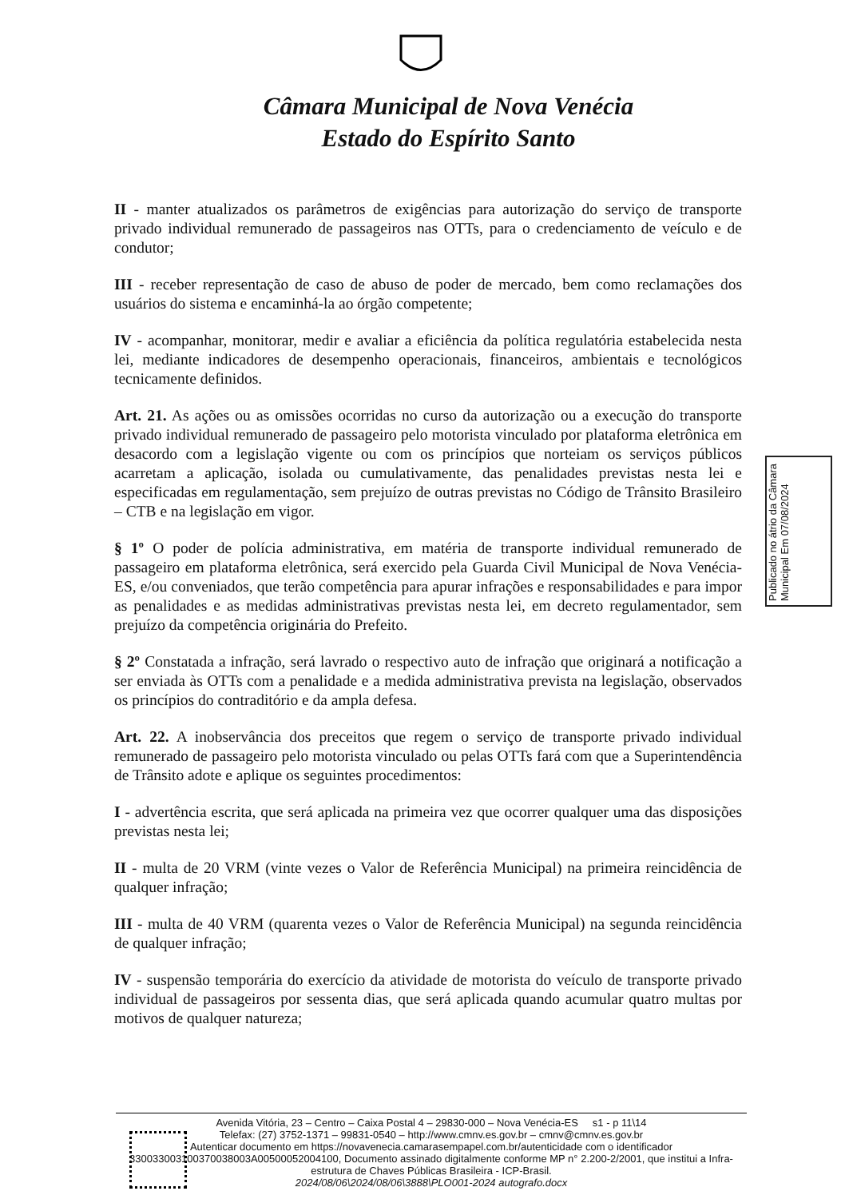Câmara Municipal de Nova Venécia
Estado do Espírito Santo
II - manter atualizados os parâmetros de exigências para autorização do serviço de transporte privado individual remunerado de passageiros nas OTTs, para o credenciamento de veículo e de condutor;
III - receber representação de caso de abuso de poder de mercado, bem como reclamações dos usuários do sistema e encaminhá-la ao órgão competente;
IV - acompanhar, monitorar, medir e avaliar a eficiência da política regulatória estabelecida nesta lei, mediante indicadores de desempenho operacionais, financeiros, ambientais e tecnológicos tecnicamente definidos.
Art. 21. As ações ou as omissões ocorridas no curso da autorização ou a execução do transporte privado individual remunerado de passageiro pelo motorista vinculado por plataforma eletrônica em desacordo com a legislação vigente ou com os princípios que norteiam os serviços públicos acarretam a aplicação, isolada ou cumulativamente, das penalidades previstas nesta lei e especificadas em regulamentação, sem prejuízo de outras previstas no Código de Trânsito Brasileiro – CTB e na legislação em vigor.
§ 1º O poder de polícia administrativa, em matéria de transporte individual remunerado de passageiro em plataforma eletrônica, será exercido pela Guarda Civil Municipal de Nova Venécia-ES, e/ou conveniados, que terão competência para apurar infrações e responsabilidades e para impor as penalidades e as medidas administrativas previstas nesta lei, em decreto regulamentador, sem prejuízo da competência originária do Prefeito.
§ 2º Constatada a infração, será lavrado o respectivo auto de infração que originará a notificação a ser enviada às OTTs com a penalidade e a medida administrativa prevista na legislação, observados os princípios do contraditório e da ampla defesa.
Art. 22. A inobservância dos preceitos que regem o serviço de transporte privado individual remunerado de passageiro pelo motorista vinculado ou pelas OTTs fará com que a Superintendência de Trânsito adote e aplique os seguintes procedimentos:
I - advertência escrita, que será aplicada na primeira vez que ocorrer qualquer uma das disposições previstas nesta lei;
II - multa de 20 VRM (vinte vezes o Valor de Referência Municipal) na primeira reincidência de qualquer infração;
III - multa de 40 VRM (quarenta vezes o Valor de Referência Municipal) na segunda reincidência de qualquer infração;
IV - suspensão temporária do exercício da atividade de motorista do veículo de transporte privado individual de passageiros por sessenta dias, que será aplicada quando acumular quatro multas por motivos de qualquer natureza;
Publicado no átrio da Câmara Municipal Em 07/08/2024
Avenida Vitória, 23 – Centro – Caixa Postal 4 – 29830-000 – Nova Venécia-ES s1 - p 11\14
Telefax: (27) 3752-1371 – 99831-0540 – http://www.cmnv.es.gov.br – cmnv@cmnv.es.gov.br
Autenticar documento em https://novavenecia.camarasempapel.com.br/autenticidade com o identificador 330033003100370038003A00500052004100, Documento assinado digitalmente conforme MP n° 2.200-2/2001, que institui a Infra-estrutura de Chaves Públicas Brasileira - ICP-Brasil.
2024/08/06\2024/08/06\3888\PLO001-2024 autografo.docx